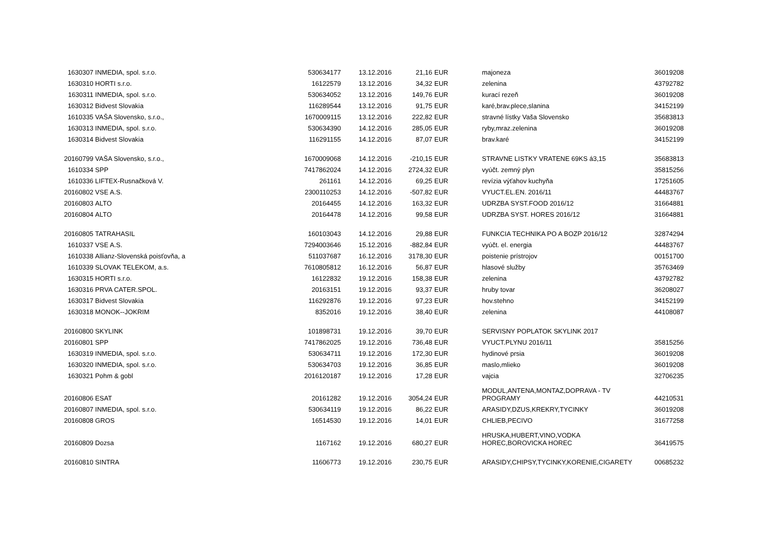| 1630307 | INMEDIA, spol. s.r.o. | 530634177 | 13.12.2016 | 21,16 | EUR | majoneza | 36019208 |
| 1630310 | HORTI s.r.o. | 16122579 | 13.12.2016 | 34,32 | EUR | zelenina | 43792782 |
| 1630311 | INMEDIA, spol. s.r.o. | 530634052 | 13.12.2016 | 149,76 | EUR | kurací rezeň | 36019208 |
| 1630312 | Bidvest Slovakia | 116289544 | 13.12.2016 | 91,75 | EUR | karé,brav.plece,slanina | 34152199 |
| 1610335 | VAŠA Slovensko, s.r.o., | 1670009115 | 13.12.2016 | 222,82 | EUR | stravné lístky Vaša Slovensko | 35683813 |
| 1630313 | INMEDIA, spol. s.r.o. | 530634390 | 14.12.2016 | 285,05 | EUR | ryby,mraz.zelenina | 36019208 |
| 1630314 | Bidvest Slovakia | 116291155 | 14.12.2016 | 87,07 | EUR | brav.karé | 34152199 |
| 20160799 | VAŠA Slovensko, s.r.o., | 1670009068 | 14.12.2016 | -210,15 | EUR | STRAVNE LISTKY VRATENE 69KS á3,15 | 35683813 |
| 1610334 | SPP | 7417862024 | 14.12.2016 | 2724,32 | EUR | vyúčt. zemný plyn | 35815256 |
| 1610336 | LIFTEX-Rusnačková V. | 261161 | 14.12.2016 | 69,25 | EUR | revízia výťahov kuchyňa | 17251605 |
| 20160802 | VSE A.S. | 2300110253 | 14.12.2016 | -507,82 | EUR | VYUCT.EL.EN. 2016/11 | 44483767 |
| 20160803 | ALTO | 20164455 | 14.12.2016 | 163,32 | EUR | UDRZBA SYST.FOOD 2016/12 | 31664881 |
| 20160804 | ALTO | 20164478 | 14.12.2016 | 99,58 | EUR | UDRZBA SYST. HORES 2016/12 | 31664881 |
| 20160805 | TATRAHASIL | 160103043 | 14.12.2016 | 29,88 | EUR | FUNKCIA TECHNIKA PO A BOZP 2016/12 | 32874294 |
| 1610337 | VSE A.S. | 7294003646 | 15.12.2016 | -882,84 | EUR | vyúčt. el. energia | 44483767 |
| 1610338 | Allianz-Slovenská poisťovňa, a | 511037687 | 16.12.2016 | 3178,30 | EUR | poistenie prístrojov | 00151700 |
| 1610339 | SLOVAK TELEKOM, a.s. | 7610805812 | 16.12.2016 | 56,87 | EUR | hlasové služby | 35763469 |
| 1630315 | HORTI s.r.o. | 16122832 | 19.12.2016 | 158,38 | EUR | zelenina | 43792782 |
| 1630316 | PRVA CATER.SPOL. | 20163151 | 19.12.2016 | 93,37 | EUR | hruby tovar | 36208027 |
| 1630317 | Bidvest Slovakia | 116292876 | 19.12.2016 | 97,23 | EUR | hov.stehno | 34152199 |
| 1630318 | MONOK--JOKRIM | 8352016 | 19.12.2016 | 38,40 | EUR | zelenina | 44108087 |
| 20160800 | SKYLINK | 101898731 | 19.12.2016 | 39,70 | EUR | SERVISNY POPLATOK SKYLINK 2017 | |
| 20160801 | SPP | 7417862025 | 19.12.2016 | 736,48 | EUR | VYUCT.PLYNU 2016/11 | 35815256 |
| 1630319 | INMEDIA, spol. s.r.o. | 530634711 | 19.12.2016 | 172,30 | EUR | hydinové prsia | 36019208 |
| 1630320 | INMEDIA, spol. s.r.o. | 530634703 | 19.12.2016 | 36,85 | EUR | maslo,mlieko | 36019208 |
| 1630321 | Pohm & gobl | 2016120187 | 19.12.2016 | 17,28 | EUR | vajcia | 32706235 |
| 20160806 | ESAT | 20161282 | 19.12.2016 | 3054,24 | EUR | MODUL,ANTENA,MONTAZ,DOPRAVA - TV PROGRAMY | 44210531 |
| 20160807 | INMEDIA, spol. s.r.o. | 530634119 | 19.12.2016 | 86,22 | EUR | ARASIDY,DZUS,KREKRY,TYCINKY | 36019208 |
| 20160808 | GROS | 16514530 | 19.12.2016 | 14,01 | EUR | CHLIEB,PECIVO | 31677258 |
| 20160809 | Dozsa | 1167162 | 19.12.2016 | 680,27 | EUR | HRUSKA,HUBERT,VINO,VODKA HOREC,BOROVICKA HOREC | 36419575 |
| 20160810 | SINTRA | 11606773 | 19.12.2016 | 230,75 | EUR | ARASIDY,CHIPSY,TYCINKY,KORENIE,CIGARETY | 00685232 |